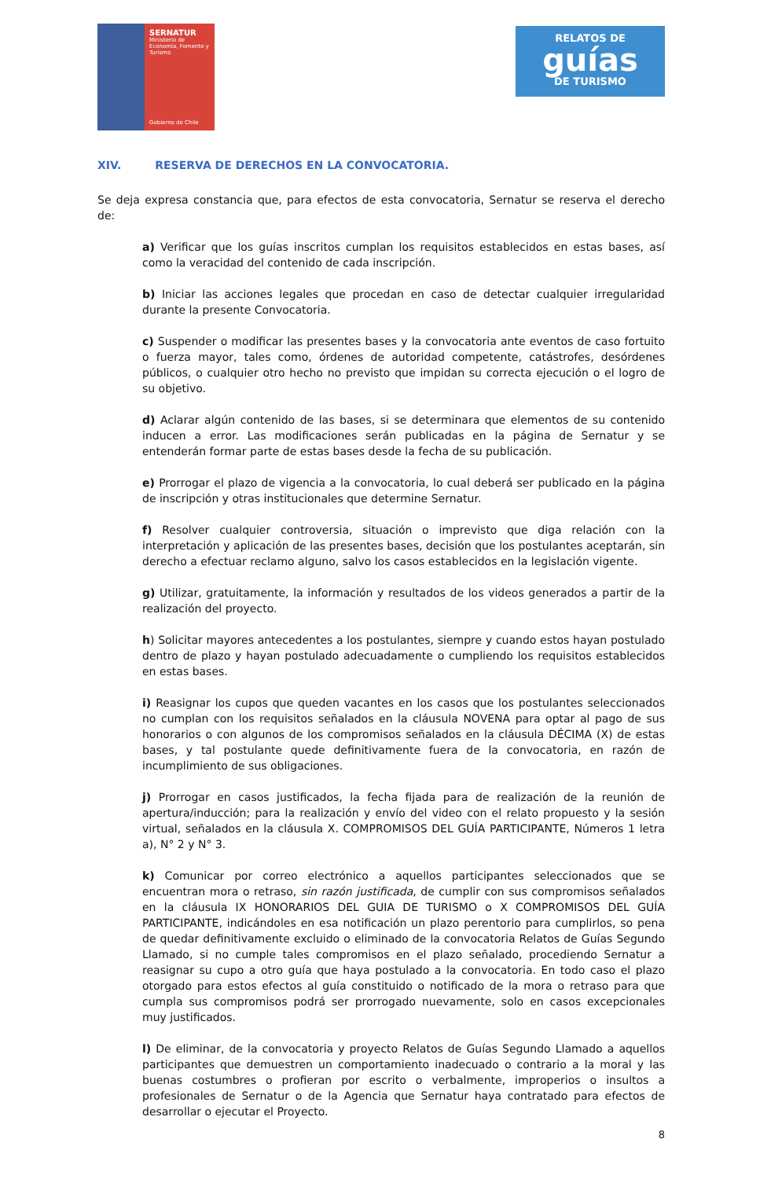SERNATUR
Ministerio de
Economía, Fomento y
Turismo
Gobierno de Chile
RELATOS DE
guías
DE TURISMO
XIV. RESERVA DE DERECHOS EN LA CONVOCATORIA.
Se deja expresa constancia que, para efectos de esta convocatoria, Sernatur se reserva el derecho de:
a) Verificar que los guías inscritos cumplan los requisitos establecidos en estas bases, así como la veracidad del contenido de cada inscripción.
b) Iniciar las acciones legales que procedan en caso de detectar cualquier irregularidad durante la presente Convocatoria.
c) Suspender o modificar las presentes bases y la convocatoria ante eventos de caso fortuito o fuerza mayor, tales como, órdenes de autoridad competente, catástrofes, desórdenes públicos, o cualquier otro hecho no previsto que impidan su correcta ejecución o el logro de su objetivo.
d) Aclarar algún contenido de las bases, si se determinara que elementos de su contenido inducen a error. Las modificaciones serán publicadas en la página de Sernatur y se entenderán formar parte de estas bases desde la fecha de su publicación.
e) Prorrogar el plazo de vigencia a la convocatoria, lo cual deberá ser publicado en la página de inscripción y otras institucionales que determine Sernatur.
f) Resolver cualquier controversia, situación o imprevisto que diga relación con la interpretación y aplicación de las presentes bases, decisión que los postulantes aceptarán, sin derecho a efectuar reclamo alguno, salvo los casos establecidos en la legislación vigente.
g) Utilizar, gratuitamente, la información y resultados de los videos generados a partir de la realización del proyecto.
h) Solicitar mayores antecedentes a los postulantes, siempre y cuando estos hayan postulado dentro de plazo y hayan postulado adecuadamente o cumpliendo los requisitos establecidos en estas bases.
i) Reasignar los cupos que queden vacantes en los casos que los postulantes seleccionados no cumplan con los requisitos señalados en la cláusula NOVENA para optar al pago de sus honorarios o con algunos de los compromisos señalados en la cláusula DÉCIMA (X) de estas bases, y tal postulante quede definitivamente fuera de la convocatoria, en razón de incumplimiento de sus obligaciones.
j) Prorrogar en casos justificados, la fecha fijada para de realización de la reunión de apertura/inducción; para la realización y envío del video con el relato propuesto y la sesión virtual, señalados en la cláusula X. COMPROMISOS DEL GUÍA PARTICIPANTE, Números 1 letra a), N° 2 y N° 3.
k) Comunicar por correo electrónico a aquellos participantes seleccionados que se encuentran mora o retraso, sin razón justificada, de cumplir con sus compromisos señalados en la cláusula IX HONORARIOS DEL GUIA DE TURISMO o X COMPROMISOS DEL GUÍA PARTICIPANTE, indicándoles en esa notificación un plazo perentorio para cumplirlos, so pena de quedar definitivamente excluido o eliminado de la convocatoria Relatos de Guías Segundo Llamado, si no cumple tales compromisos en el plazo señalado, procediendo Sernatur a reasignar su cupo a otro guía que haya postulado a la convocatoria. En todo caso el plazo otorgado para estos efectos al guía constituido o notificado de la mora o retraso para que cumpla sus compromisos podrá ser prorrogado nuevamente, solo en casos excepcionales muy justificados.
l) De eliminar, de la convocatoria y proyecto Relatos de Guías Segundo Llamado a aquellos participantes que demuestren un comportamiento inadecuado o contrario a la moral y las buenas costumbres o profieran por escrito o verbalmente, improperios o insultos a profesionales de Sernatur o de la Agencia que Sernatur haya contratado para efectos de desarrollar o ejecutar el Proyecto.
8